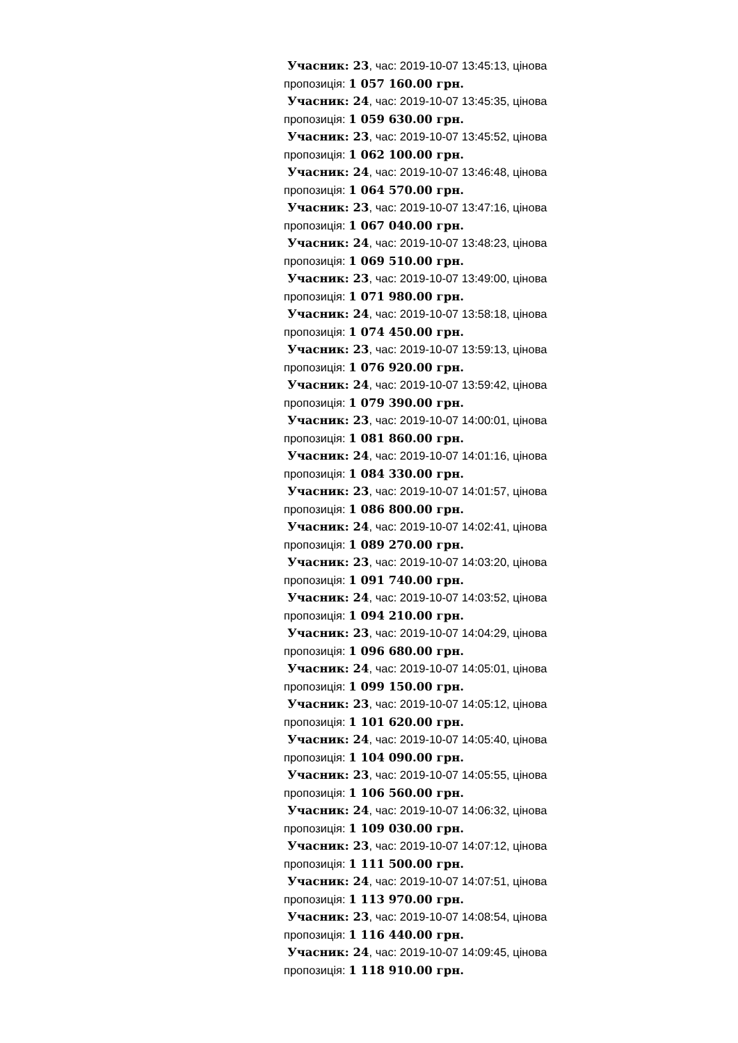Учасник: 23, час: 2019-10-07 13:45:13, цінова пропозиція: 1 057 160.00 грн.
Учасник: 24, час: 2019-10-07 13:45:35, цінова пропозиція: 1 059 630.00 грн.
Учасник: 23, час: 2019-10-07 13:45:52, цінова пропозиція: 1 062 100.00 грн.
Учасник: 24, час: 2019-10-07 13:46:48, цінова пропозиція: 1 064 570.00 грн.
Учасник: 23, час: 2019-10-07 13:47:16, цінова пропозиція: 1 067 040.00 грн.
Учасник: 24, час: 2019-10-07 13:48:23, цінова пропозиція: 1 069 510.00 грн.
Учасник: 23, час: 2019-10-07 13:49:00, цінова пропозиція: 1 071 980.00 грн.
Учасник: 24, час: 2019-10-07 13:58:18, цінова пропозиція: 1 074 450.00 грн.
Учасник: 23, час: 2019-10-07 13:59:13, цінова пропозиція: 1 076 920.00 грн.
Учасник: 24, час: 2019-10-07 13:59:42, цінова пропозиція: 1 079 390.00 грн.
Учасник: 23, час: 2019-10-07 14:00:01, цінова пропозиція: 1 081 860.00 грн.
Учасник: 24, час: 2019-10-07 14:01:16, цінова пропозиція: 1 084 330.00 грн.
Учасник: 23, час: 2019-10-07 14:01:57, цінова пропозиція: 1 086 800.00 грн.
Учасник: 24, час: 2019-10-07 14:02:41, цінова пропозиція: 1 089 270.00 грн.
Учасник: 23, час: 2019-10-07 14:03:20, цінова пропозиція: 1 091 740.00 грн.
Учасник: 24, час: 2019-10-07 14:03:52, цінова пропозиція: 1 094 210.00 грн.
Учасник: 23, час: 2019-10-07 14:04:29, цінова пропозиція: 1 096 680.00 грн.
Учасник: 24, час: 2019-10-07 14:05:01, цінова пропозиція: 1 099 150.00 грн.
Учасник: 23, час: 2019-10-07 14:05:12, цінова пропозиція: 1 101 620.00 грн.
Учасник: 24, час: 2019-10-07 14:05:40, цінова пропозиція: 1 104 090.00 грн.
Учасник: 23, час: 2019-10-07 14:05:55, цінова пропозиція: 1 106 560.00 грн.
Учасник: 24, час: 2019-10-07 14:06:32, цінова пропозиція: 1 109 030.00 грн.
Учасник: 23, час: 2019-10-07 14:07:12, цінова пропозиція: 1 111 500.00 грн.
Учасник: 24, час: 2019-10-07 14:07:51, цінова пропозиція: 1 113 970.00 грн.
Учасник: 23, час: 2019-10-07 14:08:54, цінова пропозиція: 1 116 440.00 грн.
Учасник: 24, час: 2019-10-07 14:09:45, цінова пропозиція: 1 118 910.00 грн.